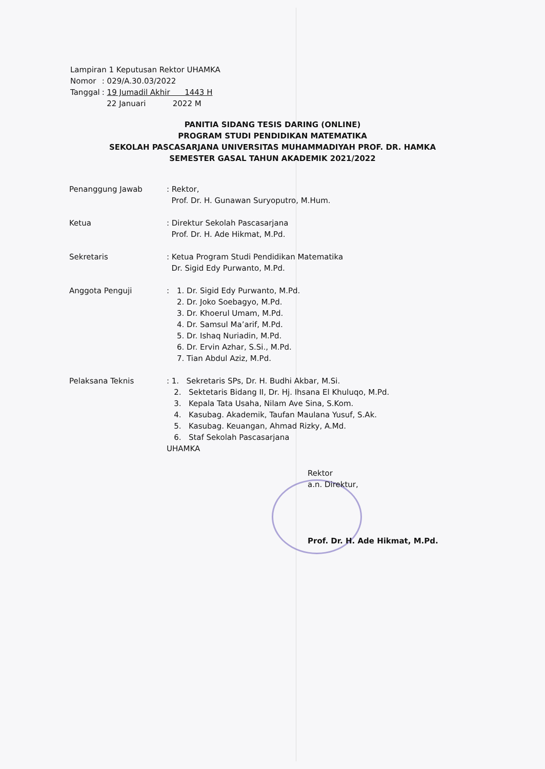Lampiran 1 Keputusan Rektor UHAMKA
| Nomor | : 029/A.30.03/2022 |
| Tanggal | : 19 Jumadil Akhir 1443 H 22 Januari 2022 M |
PANITIA SIDANG TESIS DARING (ONLINE)
PROGRAM STUDI PENDIDIKAN MATEMATIKA
SEKOLAH PASCASARJANA UNIVERSITAS MUHAMMADIYAH PROF. DR. HAMKA
SEMESTER GASAL TAHUN AKADEMIK 2021/2022
Penanggung Jawab : Rektor,
Prof. Dr. H. Gunawan Suryoputro, M.Hum.
Ketua : Direktur Sekolah Pascasarjana
Prof. Dr. H. Ade Hikmat, M.Pd.
Sekretaris : Ketua Program Studi Pendidikan Matematika
Dr. Sigid Edy Purwanto, M.Pd.
Anggota Penguji :
1. Dr. Sigid Edy Purwanto, M.Pd.
2. Dr. Joko Soebagyo, M.Pd.
3. Dr. Khoerul Umam, M.Pd.
4. Dr. Samsul Ma’arif, M.Pd.
5. Dr. Ishaq Nuriadin, M.Pd.
6. Dr. Ervin Azhar, S.Si., M.Pd.
7. Tian Abdul Aziz, M.Pd.
Pelaksana Teknis : 1. Sekretaris SPs, Dr. H. Budhi Akbar, M.Si.
2. Sektetaris Bidang II, Dr. Hj. Ihsana El Khuluqo, M.Pd.
3. Kepala Tata Usaha, Nilam Ave Sina, S.Kom.
4. Kasubag. Akademik, Taufan Maulana Yusuf, S.Ak.
5. Kasubag. Keuangan, Ahmad Rizky, A.Md.
6. Staf Sekolah Pascasarjana
UHAMKA
Rektor
a.n. Direktur,
Prof. Dr. H. Ade Hikmat, M.Pd.